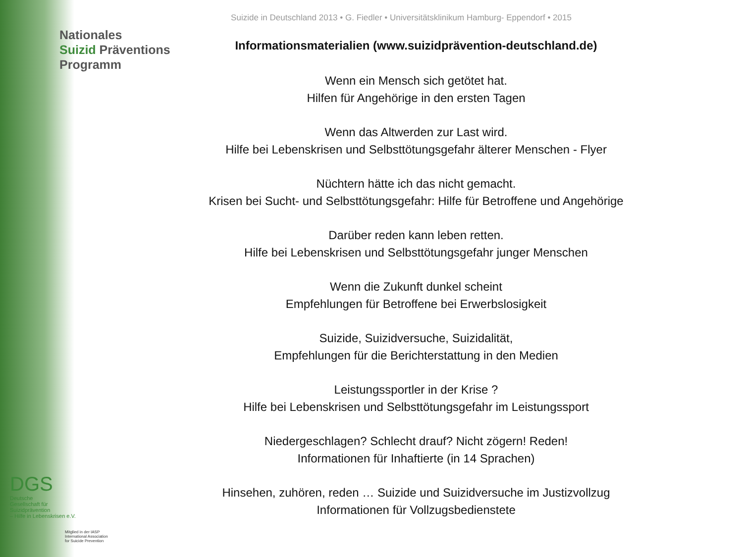Suizide in Deutschland 2013 • G. Fiedler • Universitätsklinikum Hamburg- Eppendorf • 2015
Nationales
Suizid Präventions
Programm
Informationsmaterialien (www.suizidprävention-deutschland.de)
Wenn ein Mensch sich getötet hat.
Hilfen für Angehörige in den ersten Tagen
Wenn das Altwerden zur Last wird.
Hilfe bei Lebenskrisen und Selbsttötungsgefahr älterer Menschen - Flyer
Nüchtern hätte ich das nicht gemacht.
Krisen bei Sucht- und Selbsttötungsgefahr: Hilfe für Betroffene und Angehörige
Darüber reden kann leben retten.
Hilfe bei Lebenskrisen und Selbsttötungsgefahr junger Menschen
Wenn die Zukunft dunkel scheint
Empfehlungen für Betroffene bei Erwerbslosigkeit
Suizide, Suizidversuche, Suizidalität,
Empfehlungen für die Berichterstattung in den Medien
Leistungssportler in der Krise ?
Hilfe bei Lebenskrisen und Selbsttötungsgefahr im Leistungssport
Niedergeschlagen? Schlecht drauf? Nicht zögern! Reden!
Informationen für Inhaftierte (in 14 Sprachen)
Hinsehen, zuhören, reden … Suizide und Suizidversuche im Justizvollzug
Informationen für Vollzugsbedienstete
DGS
Deutsche
Gesellschaft für
Suizidprävention
– Hilfe in Lebenskrisen e.V.
Mitglied in der IASP
International Association
for Suicide Prevention